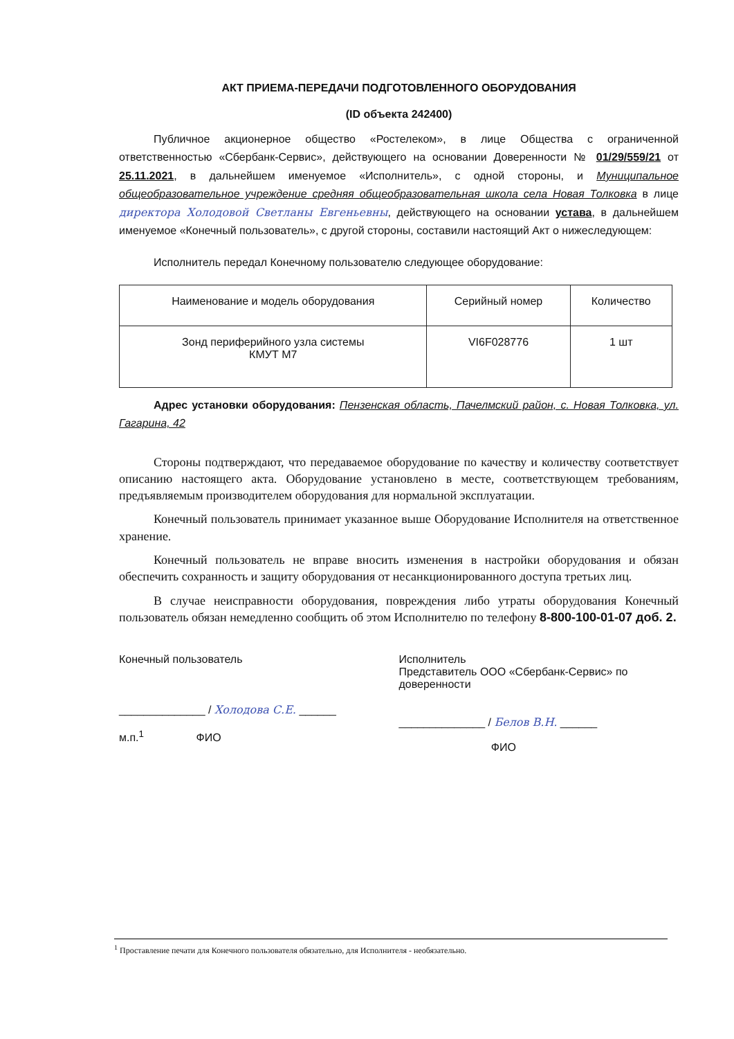АКТ ПРИЕМА-ПЕРЕДАЧИ ПОДГОТОВЛЕННОГО ОБОРУДОВАНИЯ
(ID объекта 242400)
Публичное акционерное общество «Ростелеком», в лице Общества с ограниченной ответственностью «Сбербанк-Сервис», действующего на основании Доверенности № 01/29/559/21 от 25.11.2021, в дальнейшем именуемое «Исполнитель», с одной стороны, и Муниципальное общеобразовательное учреждение средняя общеобразовательная школа села Новая Толковка в лице директора Холодовой Светланы Евгеньевны, действующего на основании устава, в дальнейшем именуемое «Конечный пользователь», с другой стороны, составили настоящий Акт о нижеследующем:
Исполнитель передал Конечному пользователю следующее оборудование:
| Наименование и модель оборудования | Серийный номер | Количество |
| Зонд периферийного узла системы КМУТ М7 | VI6F028776 | 1 шт |
Адрес установки оборудования: Пензенская область, Пачелмский район, с. Новая Толковка, ул. Гагарина, 42
Стороны подтверждают, что передаваемое оборудование по качеству и количеству соответствует описанию настоящего акта. Оборудование установлено в месте, соответствующем требованиям, предъявляемым производителем оборудования для нормальной эксплуатации.
Конечный пользователь принимает указанное выше Оборудование Исполнителя на ответственное хранение.
Конечный пользователь не вправе вносить изменения в настройки оборудования и обязан обеспечить сохранность и защиту оборудования от несанкционированного доступа третьих лиц.
В случае неисправности оборудования, повреждения либо утраты оборудования Конечный пользователь обязан немедленно сообщить об этом Исполнителю по телефону 8-800-100-01-07 доб. 2.
Конечный пользователь
______________ / Холодова С.Е. ______
м.п.<sup>1</sup> ФИО
Исполнитель
Представитель ООО «Сбербанк-Сервис» по доверенности
______________ / Белов В.Н. ______
ФИО
<sup>1</sup> Проставление печати для Конечного пользователя обязательно, для Исполнителя - необязательно.